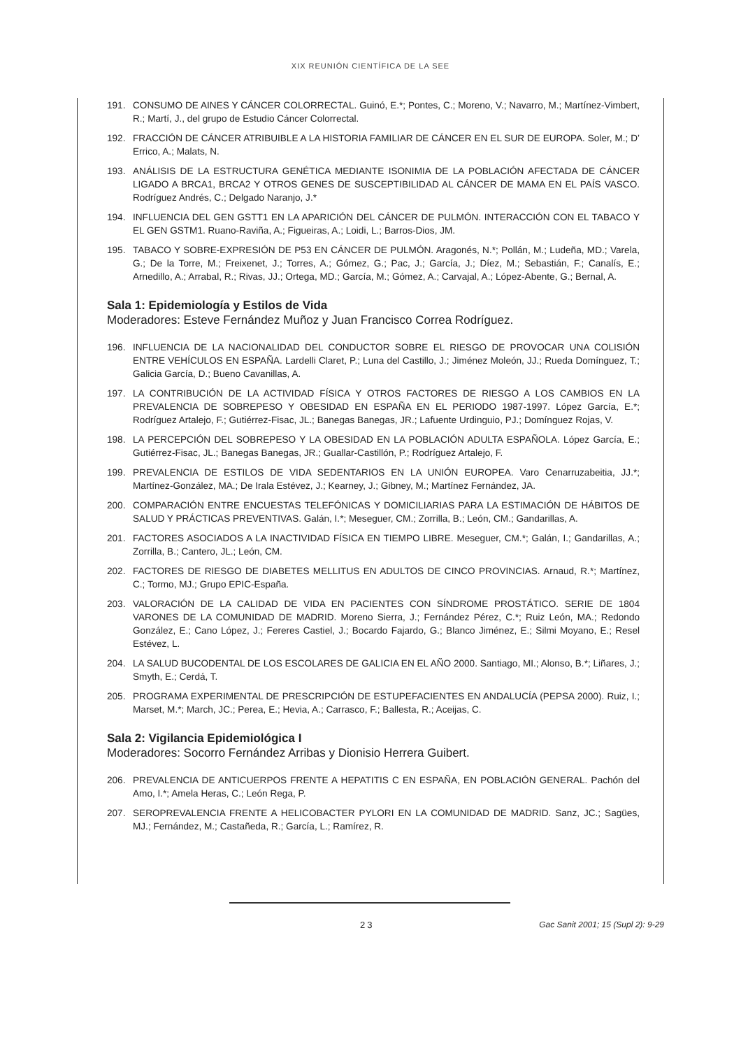XIX REUNIÓN CIENTÍFICA DE LA SEE
191. CONSUMO DE AINES Y CÁNCER COLORRECTAL. Guinó, E.*; Pontes, C.; Moreno, V.; Navarro, M.; Martínez-Vimbert, R.; Martí, J., del grupo de Estudio Cáncer Colorrectal.
192. FRACCIÓN DE CÁNCER ATRIBUIBLE A LA HISTORIA FAMILIAR DE CÁNCER EN EL SUR DE EUROPA. Soler, M.; D’ Errico, A.; Malats, N.
193. ANÁLISIS DE LA ESTRUCTURA GENÉTICA MEDIANTE ISONIMIA DE LA POBLACIÓN AFECTADA DE CÁNCER LIGADO A BRCA1, BRCA2 Y OTROS GENES DE SUSCEPTIBILIDAD AL CÁNCER DE MAMA EN EL PAÍS VASCO. Rodríguez Andrés, C.; Delgado Naranjo, J.*
194. INFLUENCIA DEL GEN GSTT1 EN LA APARICIÓN DEL CÁNCER DE PULMÓN. INTERACCIÓN CON EL TABACO Y EL GEN GSTM1. Ruano-Raviña, A.; Figueiras, A.; Loidi, L.; Barros-Dios, JM.
195. TABACO Y SOBRE-EXPRESIÓN DE P53 EN CÁNCER DE PULMÓN. Aragonés, N.*; Pollán, M.; Ludeña, MD.; Varela, G.; De la Torre, M.; Freixenet, J.; Torres, A.; Gómez, G.; Pac, J.; García, J.; Díez, M.; Sebastián, F.; Canalís, E.; Arnedillo, A.; Arrabal, R.; Rivas, JJ.; Ortega, MD.; García, M.; Gómez, A.; Carvajal, A.; López-Abente, G.; Bernal, A.
Sala 1: Epidemiología y Estilos de Vida
Moderadores: Esteve Fernández Muñoz y Juan Francisco Correa Rodríguez.
196. INFLUENCIA DE LA NACIONALIDAD DEL CONDUCTOR SOBRE EL RIESGO DE PROVOCAR UNA COLISIÓN ENTRE VEHÍCULOS EN ESPAÑA. Lardelli Claret, P.; Luna del Castillo, J.; Jiménez Moleón, JJ.; Rueda Domínguez, T.; Galicia García, D.; Bueno Cavanillas, A.
197. LA CONTRIBUCIÓN DE LA ACTIVIDAD FÍSICA Y OTROS FACTORES DE RIESGO A LOS CAMBIOS EN LA PREVALENCIA DE SOBREPESO Y OBESIDAD EN ESPAÑA EN EL PERIODO 1987-1997. López García, E.*; Rodríguez Artalejo, F.; Gutiérrez-Fisac, JL.; Banegas Banegas, JR.; Lafuente Urdinguio, PJ.; Domínguez Rojas, V.
198. LA PERCEPCIÓN DEL SOBREPESO Y LA OBESIDAD EN LA POBLACIÓN ADULTA ESPAÑOLA. López García, E.; Gutiérrez-Fisac, JL.; Banegas Banegas, JR.; Guallar-Castillón, P.; Rodríguez Artalejo, F.
199. PREVALENCIA DE ESTILOS DE VIDA SEDENTARIOS EN LA UNIÓN EUROPEA. Varo Cenarruzabeitia, JJ.*; Martínez-González, MA.; De Irala Estévez, J.; Kearney, J.; Gibney, M.; Martínez Fernández, JA.
200. COMPARACIÓN ENTRE ENCUESTAS TELEFÓNICAS Y DOMICILIARIAS PARA LA ESTIMACIÓN DE HÁBITOS DE SALUD Y PRÁCTICAS PREVENTIVAS. Galán, I.*; Meseguer, CM.; Zorrilla, B.; León, CM.; Gandarillas, A.
201. FACTORES ASOCIADOS A LA INACTIVIDAD FÍSICA EN TIEMPO LIBRE. Meseguer, CM.*; Galán, I.; Gandarillas, A.; Zorrilla, B.; Cantero, JL.; León, CM.
202. FACTORES DE RIESGO DE DIABETES MELLITUS EN ADULTOS DE CINCO PROVINCIAS. Arnaud, R.*; Martínez, C.; Tormo, MJ.; Grupo EPIC-España.
203. VALORACIÓN DE LA CALIDAD DE VIDA EN PACIENTES CON SÍNDROME PROSTÁTICO. SERIE DE 1804 VARONES DE LA COMUNIDAD DE MADRID. Moreno Sierra, J.; Fernández Pérez, C.*; Ruiz León, MA.; Redondo González, E.; Cano López, J.; Fereres Castiel, J.; Bocardo Fajardo, G.; Blanco Jiménez, E.; Silmi Moyano, E.; Resel Estévez, L.
204. LA SALUD BUCODENTAL DE LOS ESCOLARES DE GALICIA EN EL AÑO 2000. Santiago, MI.; Alonso, B.*; Liñares, J.; Smyth, E.; Cerdá, T.
205. PROGRAMA EXPERIMENTAL DE PRESCRIPCIÓN DE ESTUPEFACIENTES EN ANDALUCÍA (PEPSA 2000). Ruiz, I.; Marset, M.*; March, JC.; Perea, E.; Hevia, A.; Carrasco, F.; Ballesta, R.; Aceijas, C.
Sala 2: Vigilancia Epidemiológica I
Moderadores: Socorro Fernández Arribas y Dionisio Herrera Guibert.
206. PREVALENCIA DE ANTICUERPOS FRENTE A HEPATITIS C EN ESPAÑA, EN POBLACIÓN GENERAL. Pachón del Amo, I.*; Amela Heras, C.; León Rega, P.
207. SEROPREVALENCIA FRENTE A HELICOBACTER PYLORI EN LA COMUNIDAD DE MADRID. Sanz, JC.; Sagües, MJ.; Fernández, M.; Castañeda, R.; García, L.; Ramírez, R.
23 Gac Sanit 2001; 15 (Supl 2): 9-29